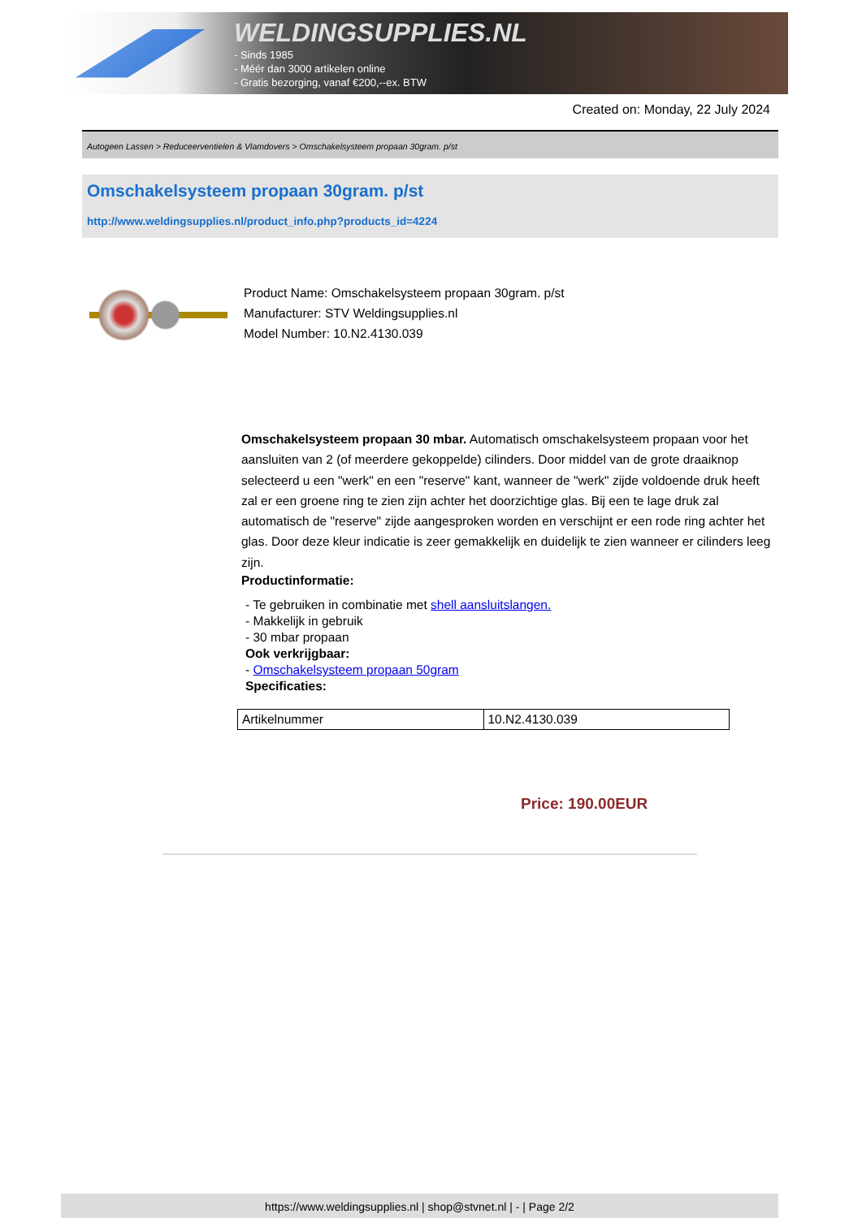WELDINGSUPPLIES.NL
- Sinds 1985
- Méér dan 3000 artikelen online
- Gratis bezorging, vanaf €200,--ex. BTW
Created on: Monday, 22 July 2024
Autogeen Lassen > Reduceerventielen & Vlamdovers > Omschakelsysteem propaan 30gram. p/st
Omschakelsysteem propaan 30gram. p/st
http://www.weldingsupplies.nl/product_info.php?products_id=4224
Product Name: Omschakelsysteem propaan 30gram. p/st
Manufacturer: STV Weldingsupplies.nl
Model Number: 10.N2.4130.039
Omschakelsysteem propaan 30 mbar. Automatisch omschakelsysteem propaan voor het aansluiten van 2 (of meerdere gekoppelde) cilinders. Door middel van de grote draaiknop selecteerd u een "werk" en een "reserve" kant, wanneer de "werk" zijde voldoende druk heeft zal er een groene ring te zien zijn achter het doorzichtige glas. Bij een te lage druk zal automatisch de "reserve" zijde aangesproken worden en verschijnt er een rode ring achter het glas. Door deze kleur indicatie is zeer gemakkelijk en duidelijk te zien wanneer er cilinders leeg zijn.
Productinformatie:
- Te gebruiken in combinatie met shell aansluitslangen.
- Makkelijk in gebruik
- 30 mbar propaan
Ook verkrijgbaar:
- Omschakelsysteem propaan 50gram
Specificaties:
| Artikelnummer | 10.N2.4130.039 |
Price: 190.00EUR
https://www.weldingsupplies.nl | shop@stvnet.nl | - | Page 2/2